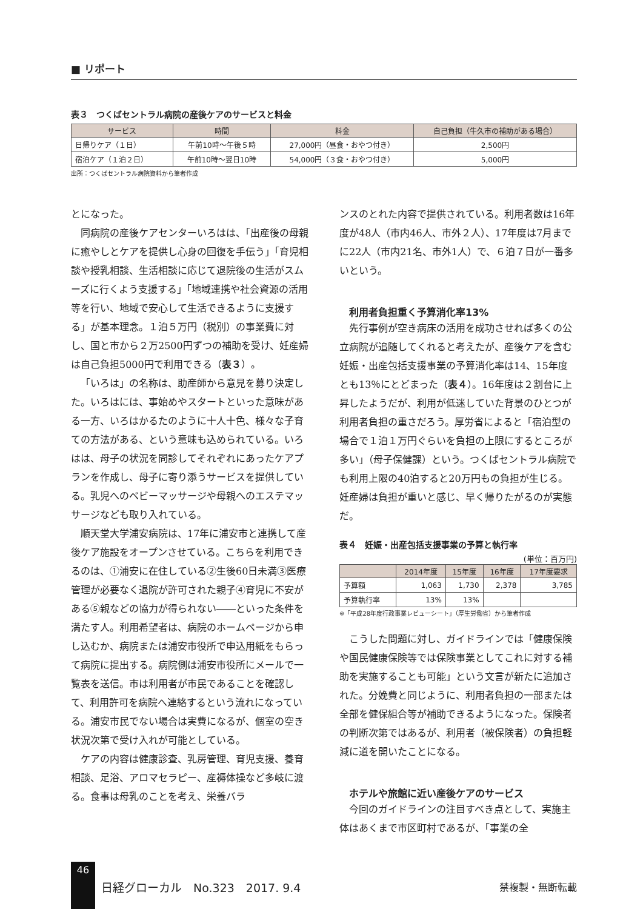■ リポート
表３　つくばセントラル病院の産後ケアのサービスと料金
| サービス | 時間 | 料金 | 自己負担（牛久市の補助がある場合） |
| --- | --- | --- | --- |
| 日帰りケア（１日） | 午前10時〜午後５時 | 27,000円（昼食・おやつ付き） | 2,500円 |
| 宿泊ケア（１泊２日） | 午前10時〜翌日10時 | 54,000円（３食・おやつ付き） | 5,000円 |
出所：つくばセントラル病院資料から筆者作成
とになった。
同病院の産後ケアセンターいろはは、「出産後の母親に癒やしとケアを提供し心身の回復を手伝う」「育児相談や授乳相談、生活相談に応じて退院後の生活がスムーズに行くよう支援する」「地域連携や社会資源の活用等を行い、地域で安心して生活できるように支援する」が基本理念。１泊５万円（税別）の事業費に対し、国と市から２万2500円ずつの補助を受け、妊産婦は自己負担5000円で利用できる（表３）。
「いろは」の名称は、助産師から意見を募り決定した。いろはには、事始めやスタートといった意味がある一方、いろはかるたのように十人十色、様々な子育ての方法がある、という意味も込められている。いろはは、母子の状況を問診してそれぞれにあったケアプランを作成し、母子に寄り添うサービスを提供している。乳児へのベビーマッサージや母親へのエステマッサージなども取り入れている。
順天堂大学浦安病院は、17年に浦安市と連携して産後ケア施設をオープンさせている。こちらを利用できるのは、①浦安に在住している②生後60日未満③医療管理が必要なく退院が許可された親子④育児に不安がある⑤親などの協力が得られない――といった条件を満たす人。利用希望者は、病院のホームページから申し込むか、病院または浦安市役所で申込用紙をもらって病院に提出する。病院側は浦安市役所にメールで一覧表を送信。市は利用者が市民であることを確認して、利用許可を病院へ連絡するという流れになっている。浦安市民でない場合は実費になるが、個室の空き状況次第で受け入れが可能としている。
ケアの内容は健康診査、乳房管理、育児支援、養育相談、足浴、アロマセラピー、産褥体操など多岐に渡る。食事は母乳のことを考え、栄養バラ
ンスのとれた内容で提供されている。利用者数は16年度が48人（市内46人、市外２人）、17年度は7月までに22人（市内21名、市外1人）で、６泊７日が一番多いという。
利用者負担重く予算消化率13%
先行事例が空き病床の活用を成功させれば多くの公立病院が追随してくれると考えたが、産後ケアを含む妊娠・出産包括支援事業の予算消化率は14、15年度とも13％にとどまった（表４）。16年度は２割台に上昇したようだが、利用が低迷していた背景のひとつが利用者負担の重さだろう。厚労省によると「宿泊型の場合で１泊１万円ぐらいを負担の上限にするところが多い」（母子保健課）という。つくばセントラル病院でも利用上限の40泊すると20万円もの負担が生じる。妊産婦は負担が重いと感じ、早く帰りたがるのが実態だ。
表４　妊娠・出産包括支援事業の予算と執行率
(単位：百万円)
| | 2014年度 | 15年度 | 16年度 | 17年度要求 |
| --- | --- | --- | --- | --- |
| 予算額 | 1,063 | 1,730 | 2,378 | 3,785 |
| 予算執行率 | 13% | 13% | | |
※「平成28年度行政事業レビューシート」（厚生労働省）から筆者作成
こうした問題に対し、ガイドラインでは「健康保険や国民健康保険等では保険事業としてこれに対する補助を実施することも可能」という文言が新たに追加された。分娩費と同じように、利用者負担の一部または全部を健保組合等が補助できるようになった。保険者の判断次第ではあるが、利用者（被保険者）の負担軽減に道を開いたことになる。
ホテルや旅館に近い産後ケアのサービス
今回のガイドラインの注目すべき点として、実施主体はあくまで市区町村であるが、「事業の全
46
日経グローカル　No.323　2017. 9.4 禁複製・無断転載